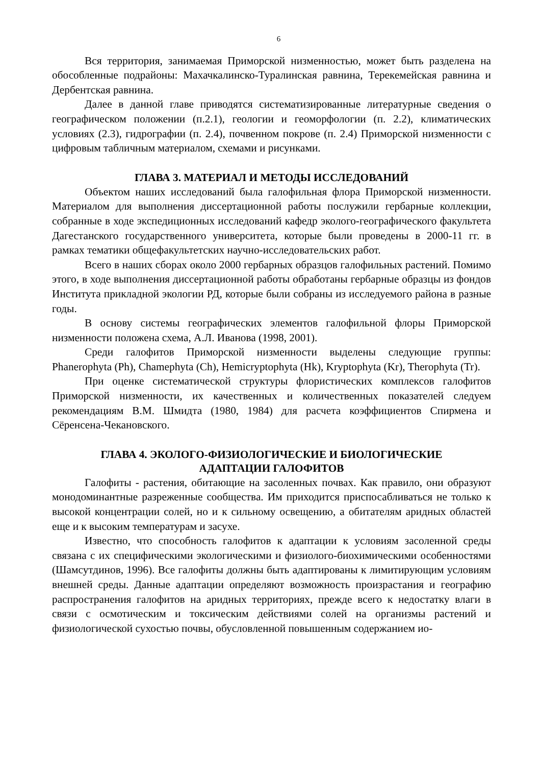6
Вся территория, занимаемая Приморской низменностью, может быть разделена на обособленные подрайоны: Махачкалинско-Туралинская равнина, Терекемейская равнина и Дербентская равнина.
Далее в данной главе приводятся систематизированные литературные сведения о географическом положении (п.2.1), геологии и геоморфологии (п. 2.2), климатических условиях (2.3), гидрографии (п. 2.4), почвенном покрове (п. 2.4) Приморской низменности с цифровым табличным материалом, схемами и рисунками.
ГЛАВА 3. МАТЕРИАЛ И МЕТОДЫ ИССЛЕДОВАНИЙ
Объектом наших исследований была галофильная флора Приморской низменности. Материалом для выполнения диссертационной работы послужили гербарные коллекции, собранные в ходе экспедиционных исследований кафедр эколого-географического факультета Дагестанского государственного университета, которые были проведены в 2000-11 гг. в рамках тематики общефакультетских научно-исследовательских работ.
Всего в наших сборах около 2000 гербарных образцов галофильных растений. Помимо этого, в ходе выполнения диссертационной работы обработаны гербарные образцы из фондов Института прикладной экологии РД, которые были собраны из исследуемого района в разные годы.
В основу системы географических элементов галофильной флоры Приморской низменности положена схема, А.Л. Иванова (1998, 2001).
Среди галофитов Приморской низменности выделены следующие группы: Phanerophyta (Ph), Chamephyta (Ch), Hemicryptophyta (Hk), Kryptophyta (Kr), Therophyta (Tr).
При оценке систематической структуры флористических комплексов галофитов Приморской низменности, их качественных и количественных показателей следуем рекомендациям В.М. Шмидта (1980, 1984) для расчета коэффициентов Спирмена и Сёренсена-Чекановского.
ГЛАВА 4. ЭКОЛОГО-ФИЗИОЛОГИЧЕСКИЕ И БИОЛОГИЧЕСКИЕ
АДАПТАЦИИ ГАЛОФИТОВ
Галофиты - растения, обитающие на засоленных почвах. Как правило, они образуют монодоминантные разреженные сообщества. Им приходится приспосабливаться не только к высокой концентрации солей, но и к сильному освещению, а обитателям аридных областей еще и к высоким температурам и засухе.
Известно, что способность галофитов к адаптации к условиям засоленной среды связана с их специфическими экологическими и физиолого-биохимическими особенностями (Шамсутдинов, 1996). Все галофиты должны быть адаптированы к лимитирующим условиям внешней среды. Данные адаптации определяют возможность произрастания и географию распространения галофитов на аридных территориях, прежде всего к недостатку влаги в связи с осмотическим и токсическим действиями солей на организмы растений и физиологической сухостью почвы, обусловленной повышенным содержанием ио-